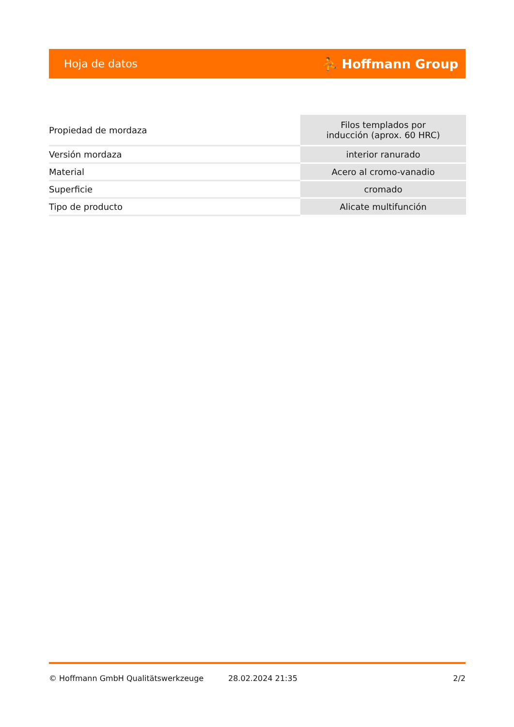Hoja de datos ⛹ Hoffmann Group
| Propiedad de mordaza | Filos templados por inducción (aprox. 60 HRC) |
| Versión mordaza | interior ranurado |
| Material | Acero al cromo-vanadio |
| Superficie | cromado |
| Tipo de producto | Alicate multifunción |
© Hoffmann GmbH Qualitätswerkzeuge 28.02.2024 21:35 2/2